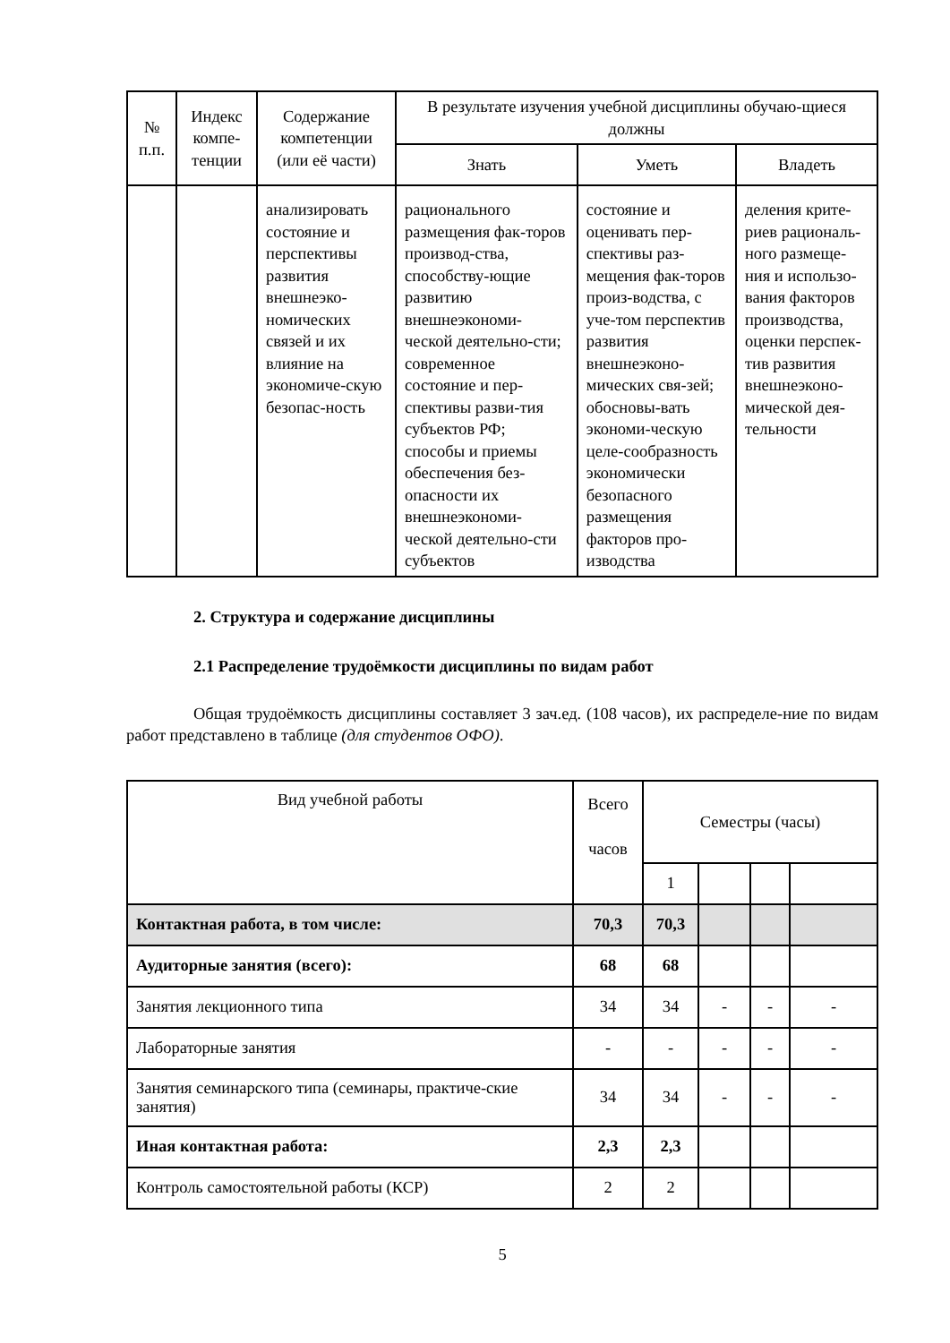| № п.п. | Индекс компе-тенции | Содержание компетенции (или её части) | В результате изучения учебной дисциплины обучаю-щиеся должны | | |
| --- | --- | --- | --- | --- | --- |
| | | | Знать | Уметь | Владеть |
| | | анализировать состояние и перспективы развития внешнеэко-номических связей и их влияние на экономиче-скую безопас-ность | рационального размещения фак-торов производ-ства, способству-ющие развитию внешнеэкономи-ческой деятельно-сти; современное состояние и пер-спективы разви-тия субъектов РФ; способы и приемы обеспечения без-опасности их внешнеэкономи-ческой деятельно-сти субъектов | состояние и оценивать пер-спективы раз-мещения фак-торов произ-водства, с уче-том перспектив развития внешнеэконо-мических свя-зей; обосновы-вать экономи-ческую целе-сообразность экономически безопасного размещения факторов про-изводства | деления крите-риев рациональ-ного размеще-ния и использо-вания факторов производства, оценки перспек-тив развития внешнеэконо-мической дея-тельности |
2. Структура и содержание дисциплины
2.1 Распределение трудоёмкости дисциплины по видам работ
Общая трудоёмкость дисциплины составляет 3 зач.ед. (108 часов), их распределе-ние по видам работ представлено в таблице (для студентов ОФО).
| Вид учебной работы | Всего часов | Семестры (часы) | | | |
| --- | --- | --- | --- | --- | --- |
| | | 1 | | | |
| Контактная работа, в том числе: | 70,3 | 70,3 | | | |
| Аудиторные занятия (всего): | 68 | 68 | | | |
| Занятия лекционного типа | 34 | 34 | - | - | - |
| Лабораторные занятия | - | - | - | - | - |
| Занятия семинарского типа (семинары, практиче-ские занятия) | 34 | 34 | - | - | - |
| Иная контактная работа: | 2,3 | 2,3 | | | |
| Контроль самостоятельной работы (КСР) | 2 | 2 | | | |
5